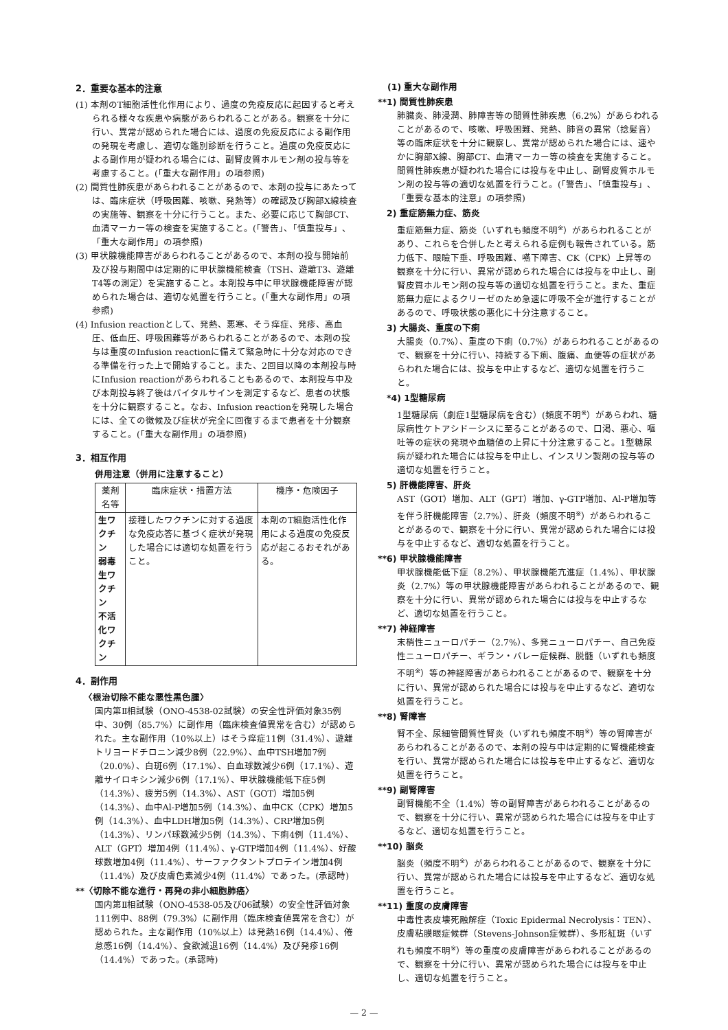2．重要な基本的注意
(1) 本剤のT細胞活性化作用により、過度の免疫反応に起因すると考えられる様々な疾患や病態があらわれることがある。観察を十分に行い、異常が認められた場合には、過度の免疫反応による副作用の発現を考慮し、適切な鑑別診断を行うこと。過度の免疫反応による副作用が疑われる場合には、副腎皮質ホルモン剤の投与等を考慮すること。(「重大な副作用」の項参照)
(2) 間質性肺疾患があらわれることがあるので、本剤の投与にあたっては、臨床症状（呼吸困難、咳嗽、発熱等）の確認及び胸部X線検査の実施等、観察を十分に行うこと。また、必要に応じて胸部CT、血清マーカー等の検査を実施すること。(「警告」、「慎重投与」、「重大な副作用」の項参照)
(3) 甲状腺機能障害があらわれることがあるので、本剤の投与開始前及び投与期間中は定期的に甲状腺機能検査（TSH、遊離T3、遊離T4等の測定）を実施すること。本剤投与中に甲状腺機能障害が認められた場合は、適切な処置を行うこと。(「重大な副作用」の項参照)
(4) Infusion reactionとして、発熱、悪寒、そう痒症、発疹、高血圧、低血圧、呼吸困難等があらわれることがあるので、本剤の投与は重度のInfusion reactionに備えて緊急時に十分な対応のできる準備を行った上で開始すること。また、2回目以降の本剤投与時にInfusion reactionがあらわれることもあるので、本剤投与中及び本剤投与終了後はバイタルサインを測定するなど、患者の状態を十分に観察すること。なお、Infusion reactionを発現した場合には、全ての徴候及び症状が完全に回復するまで患者を十分観察すること。(「重大な副作用」の項参照)
3．相互作用
併用注意（併用に注意すること）
| 薬剤名等 | 臨床症状・措置方法 | 機序・危険因子 |
| --- | --- | --- |
| 生ワクチン 弱毒生ワクチン 不活化ワクチン | 接種したワクチンに対する過度な免疫応答に基づく症状が発現した場合には適切な処置を行うこと。 | 本剤のT細胞活性化作用による過度の免疫反応が起こるおそれがある。 |
4．副作用
〈根治切除不能な悪性黒色腫〉
国内第Ⅱ相試験（ONO-4538-02試験）の安全性評価対象35例中、30例（85.7%）に副作用（臨床検査値異常を含む）が認められた。主な副作用（10%以上）はそう痒症11例（31.4%）、遊離トリヨードチロニン減少8例（22.9%）、血中TSH増加7例（20.0%）、白斑6例（17.1%）、白血球数減少6例（17.1%）、遊離サイロキシン減少6例（17.1%）、甲状腺機能低下症5例（14.3%）、疲労5例（14.3%）、AST（GOT）増加5例（14.3%）、血中Al-P増加5例（14.3%）、血中CK（CPK）増加5例（14.3%）、血中LDH増加5例（14.3%）、CRP増加5例（14.3%）、リンパ球数減少5例（14.3%）、下痢4例（11.4%）、ALT（GPT）増加4例（11.4%）、γ-GTP増加4例（11.4%）、好酸球数増加4例（11.4%）、サーファクタントプロテイン増加4例（11.4%）及び皮膚色素減少4例（11.4%）であった。(承認時)
**〈切除不能な進行・再発の非小細胞肺癌〉
国内第Ⅱ相試験（ONO-4538-05及び06試験）の安全性評価対象111例中、88例（79.3%）に副作用（臨床検査値異常を含む）が認められた。主な副作用（10%以上）は発熱16例（14.4%）、倦怠感16例（14.4%）、食欲減退16例（14.4%）及び発疹16例（14.4%）であった。(承認時)
(1) 重大な副作用
**1) 間質性肺疾患
肺臓炎、肺浸潤、肺障害等の間質性肺疾患（6.2%）があらわれることがあるので、咳嗽、呼吸困難、発熱、肺音の異常（捻髪音）等の臨床症状を十分に観察し、異常が認められた場合には、速やかに胸部X線、胸部CT、血清マーカー等の検査を実施すること。間質性肺疾患が疑われた場合には投与を中止し、副腎皮質ホルモン剤の投与等の適切な処置を行うこと。(「警告」、「慎重投与」、「重要な基本的注意」の項参照)
　2) 重症筋無力症、筋炎
重症筋無力症、筋炎（いずれも頻度不明<sup>※</sup>）があらわれることがあり、これらを合併したと考えられる症例も報告されている。筋力低下、眼瞼下垂、呼吸困難、嚥下障害、CK（CPK）上昇等の観察を十分に行い、異常が認められた場合には投与を中止し、副腎皮質ホルモン剤の投与等の適切な処置を行うこと。また、重症筋無力症によるクリーゼのため急速に呼吸不全が進行することがあるので、呼吸状態の悪化に十分注意すること。
　3) 大腸炎、重度の下痢
大腸炎（0.7%）、重度の下痢（0.7%）があらわれることがあるので、観察を十分に行い、持続する下痢、腹痛、血便等の症状があらわれた場合には、投与を中止するなど、適切な処置を行うこと。
　*4) 1型糖尿病
1型糖尿病（劇症1型糖尿病を含む）(頻度不明<sup>※</sup>）があらわれ、糖尿病性ケトアシドーシスに至ることがあるので、口渇、悪心、嘔吐等の症状の発現や血糖値の上昇に十分注意すること。1型糖尿病が疑われた場合には投与を中止し、インスリン製剤の投与等の適切な処置を行うこと。
　5) 肝機能障害、肝炎
AST（GOT）増加、ALT（GPT）増加、γ-GTP増加、Al-P増加等を伴う肝機能障害（2.7%）、肝炎（頻度不明<sup>※</sup>）があらわれることがあるので、観察を十分に行い、異常が認められた場合には投与を中止するなど、適切な処置を行うこと。
**6) 甲状腺機能障害
甲状腺機能低下症（8.2%）、甲状腺機能亢進症（1.4%）、甲状腺炎（2.7%）等の甲状腺機能障害があらわれることがあるので、観察を十分に行い、異常が認められた場合には投与を中止するなど、適切な処置を行うこと。
**7) 神経障害
末梢性ニューロパチー（2.7%）、多発ニューロパチー、自己免疫性ニューロパチー、ギラン・バレー症候群、脱髄（いずれも頻度不明<sup>※</sup>）等の神経障害があらわれることがあるので、観察を十分に行い、異常が認められた場合には投与を中止するなど、適切な処置を行うこと。
**8) 腎障害
腎不全、尿細管間質性腎炎（いずれも頻度不明<sup>※</sup>）等の腎障害があらわれることがあるので、本剤の投与中は定期的に腎機能検査を行い、異常が認められた場合には投与を中止するなど、適切な処置を行うこと。
**9) 副腎障害
副腎機能不全（1.4%）等の副腎障害があらわれることがあるので、観察を十分に行い、異常が認められた場合には投与を中止するなど、適切な処置を行うこと。
**10) 脳炎
脳炎（頻度不明<sup>※</sup>）があらわれることがあるので、観察を十分に行い、異常が認められた場合には投与を中止するなど、適切な処置を行うこと。
**11) 重度の皮膚障害
中毒性表皮壊死融解症（Toxic Epidermal Necrolysis：TEN）、皮膚粘膜眼症候群（Stevens-Johnson症候群）、多形紅斑（いずれも頻度不明<sup>※</sup>）等の重度の皮膚障害があらわれることがあるので、観察を十分に行い、異常が認められた場合には投与を中止し、適切な処置を行うこと。
— 2 —